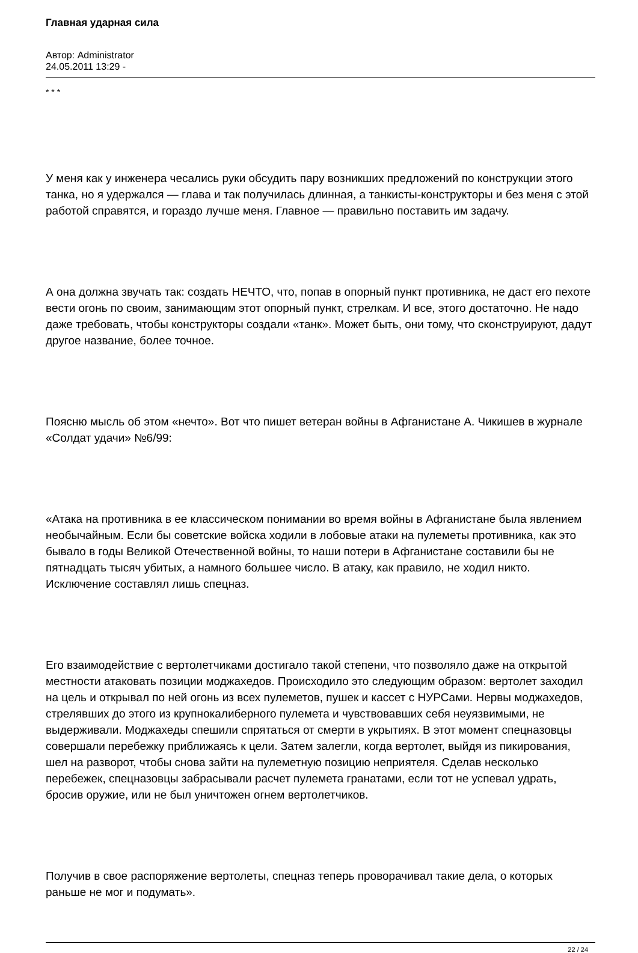Главная ударная сила
Автор: Administrator
24.05.2011 13:29 -
* * *
У меня как у инженера чесались руки обсудить пару возникших предложений по конструкции этого танка, но я удержался — глава и так получилась длинная, а танкисты-конструкторы и без меня с этой работой справятся, и гораздо лучше меня. Главное — правильно поставить им задачу.
А она должна звучать так: создать НЕЧТО, что, попав в опорный пункт противника, не даст его пехоте вести огонь по своим, занимающим этот опорный пункт, стрелкам. И все, этого достаточно. Не надо даже требовать, чтобы конструкторы создали «танк». Может быть, они тому, что сконструируют, дадут другое название, более точное.
Поясню мысль об этом «нечто». Вот что пишет ветеран войны в Афганистане А. Чикишев в журнале «Солдат удачи» №6/99:
«Атака на противника в ее классическом понимании во время войны в Афганистане была явлением необычайным. Если бы советские войска ходили в лобовые атаки на пулеметы противника, как это бывало в годы Великой Отечественной войны, то наши потери в Афганистане составили бы не пятнадцать тысяч убитых, а намного большее число. В атаку, как правило, не ходил никто. Исключение составлял лишь спецназ.
Его взаимодействие с вертолетчиками достигало такой степени, что позволяло даже на открытой местности атаковать позиции моджахедов. Происходило это следующим образом: вертолет заходил на цель и открывал по ней огонь из всех пулеметов, пушек и кассет с НУРСами. Нервы моджахедов, стрелявших до этого из крупнокалиберного пулемета и чувствовавших себя неуязвимыми, не выдерживали. Моджахеды спешили спрятаться от смерти в укрытиях. В этот момент спецназовцы совершали перебежку приближаясь к цели. Затем залегли, когда вертолет, выйдя из пикирования, шел на разворот, чтобы снова зайти на пулеметную позицию неприятеля. Сделав несколько перебежек, спецназовцы забрасывали расчет пулемета гранатами, если тот не успевал удрать, бросив оружие, или не был уничтожен огнем вертолетчиков.
Получив в свое распоряжение вертолеты, спецназ теперь проворачивал такие дела, о которых раньше не мог и подумать».
22 / 24